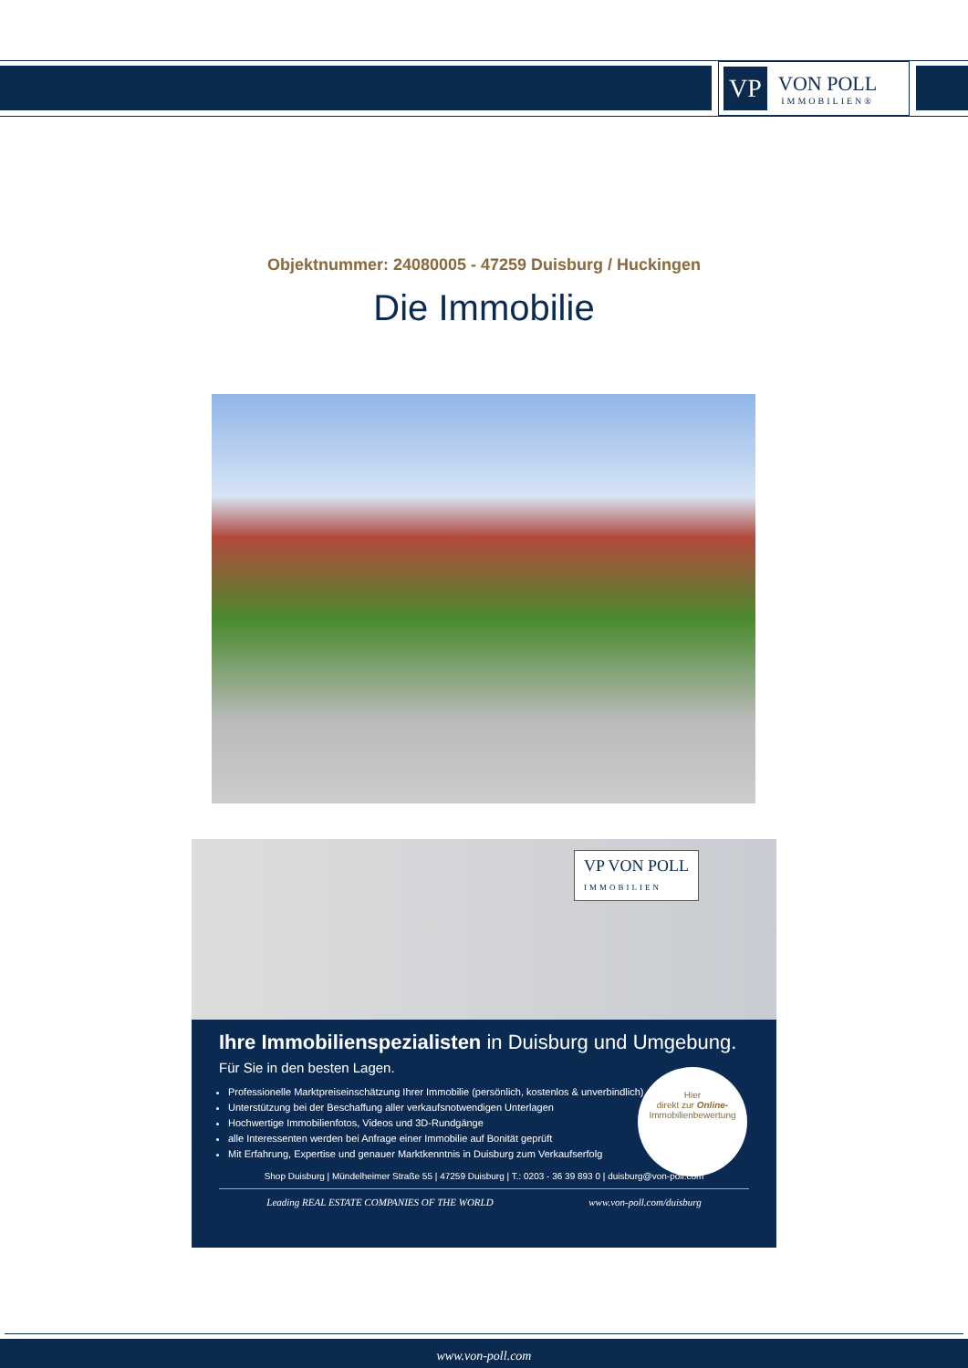VP
VON POLL
IMMOBILIEN®
Objektnummer: 24080005 - 47259 Duisburg / Huckingen
Die Immobilie
VP VON POLL
IMMOBILIEN
Ihre Immobilienspezialisten in Duisburg und Umgebung.
Für Sie in den besten Lagen.
Professionelle Marktpreiseinschätzung Ihrer Immobilie (persönlich, kostenlos & unverbindlich)
Unterstützung bei der Beschaffung aller verkaufsnotwendigen Unterlagen
Hochwertige Immobilienfotos, Videos und 3D-Rundgänge
alle Interessenten werden bei Anfrage einer Immobilie auf Bonität geprüft
Mit Erfahrung, Expertise und genauer Marktkenntnis in Duisburg zum Verkaufserfolg
Shop Duisburg | Mündelheimer Straße 55 | 47259 Duisburg | T.: 0203 - 36 39 893 0 | duisburg@von-poll.com
Leading REAL ESTATE COMPANIES OF THE WORLD www.von-poll.com/duisburg
Hier
direkt zur Online-
Immobilienbewertung
www.von-poll.com